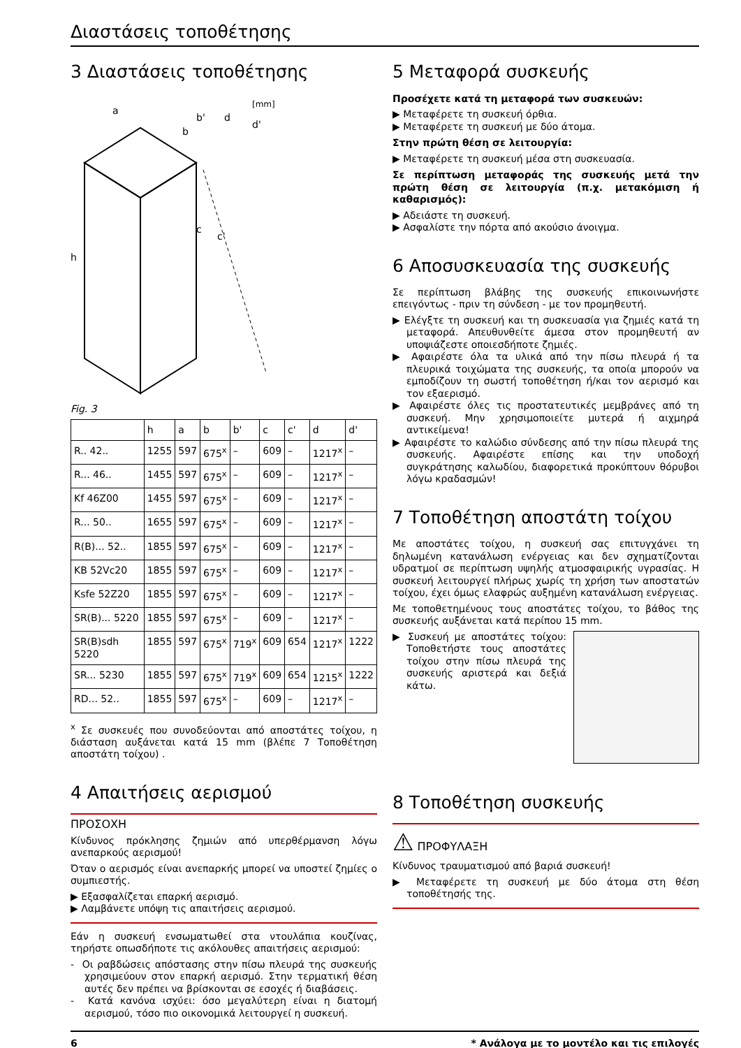Διαστάσεις τοποθέτησης
3 Διαστάσεις τοποθέτησης
[mm]
h
a
b
b'
d
d'
c
c'
Fig. 3
| | h | a | b | b' | c | c' | d | d' |
| --- | --- | --- | --- | --- | --- | --- | --- | --- |
| R.. 42.. | 1255 | 597 | 675<sup>x</sup> | – | 609 | – | 1217<sup>x</sup> | – |
| R... 46.. | 1455 | 597 | 675<sup>x</sup> | – | 609 | – | 1217<sup>x</sup> | – |
| Kf 46Z00 | 1455 | 597 | 675<sup>x</sup> | – | 609 | – | 1217<sup>x</sup> | – |
| R... 50.. | 1655 | 597 | 675<sup>x</sup> | – | 609 | – | 1217<sup>x</sup> | – |
| R(B)... 52.. | 1855 | 597 | 675<sup>x</sup> | – | 609 | – | 1217<sup>x</sup> | – |
| KB 52Vc20 | 1855 | 597 | 675<sup>x</sup> | – | 609 | – | 1217<sup>x</sup> | – |
| Ksfe 52Z20 | 1855 | 597 | 675<sup>x</sup> | – | 609 | – | 1217<sup>x</sup> | – |
| SR(B)... 5220 | 1855 | 597 | 675<sup>x</sup> | – | 609 | – | 1217<sup>x</sup> | – |
| SR(B)sdh 5220 | 1855 | 597 | 675<sup>x</sup> | 719<sup>x</sup> | 609 | 654 | 1217<sup>x</sup> | 1222 |
| SR... 5230 | 1855 | 597 | 675<sup>x</sup> | 719<sup>x</sup> | 609 | 654 | 1215<sup>x</sup> | 1222 |
| RD... 52.. | 1855 | 597 | 675<sup>x</sup> | – | 609 | – | 1217<sup>x</sup> | – |
<sup>x</sup> Σε συσκευές που συνοδεύονται από αποστάτες τοίχου, η διάσταση αυξάνεται κατά 15 mm (βλέπε 7 Τοποθέτηση αποστάτη τοίχου) .
4 Απαιτήσεις αερισμού
ΠΡΟΣΟΧΗ
Κίνδυνος πρόκλησης ζημιών από υπερθέρμανση λόγω ανεπαρκούς αερισμού!
Όταν ο αερισμός είναι ανεπαρκής μπορεί να υποστεί ζημίες ο συμπιεστής.
▶ Εξασφαλίζεται επαρκή αερισμό.
▶ Λαμβάνετε υπόψη τις απαιτήσεις αερισμού.
Εάν η συσκευή ενσωματωθεί στα ντουλάπια κουζίνας, τηρήστε οπωσδήποτε τις ακόλουθες απαιτήσεις αερισμού:
- Οι ραβδώσεις απόστασης στην πίσω πλευρά της συσκευής χρησιμεύουν στον επαρκή αερισμό. Στην τερματική θέση αυτές δεν πρέπει να βρίσκονται σε εσοχές ή διαβάσεις.
- Κατά κανόνα ισχύει: όσο μεγαλύτερη είναι η διατομή αερισμού, τόσο πιο οικονομικά λειτουργεί η συσκευή.
5 Μεταφορά συσκευής
Προσέχετε κατά τη μεταφορά των συσκευών:
▶ Μεταφέρετε τη συσκευή όρθια.
▶ Μεταφέρετε τη συσκευή με δύο άτομα.
Στην πρώτη θέση σε λειτουργία:
▶ Μεταφέρετε τη συσκευή μέσα στη συσκευασία.
Σε περίπτωση μεταφοράς της συσκευής μετά την πρώτη θέση σε λειτουργία (π.χ. μετακόμιση ή καθαρισμός):
▶ Αδειάστε τη συσκευή.
▶ Ασφαλίστε την πόρτα από ακούσιο άνοιγμα.
6 Αποσυσκευασία της συσκευής
Σε περίπτωση βλάβης της συσκευής επικοινωνήστε επειγόντως - πριν τη σύνδεση - με τον προμηθευτή.
▶ Ελέγξτε τη συσκευή και τη συσκευασία για ζημιές κατά τη μεταφορά. Απευθυνθείτε άμεσα στον προμηθευτή αν υποψιάζεστε οποιεσδήποτε ζημιές.
▶ Αφαιρέστε όλα τα υλικά από την πίσω πλευρά ή τα πλευρικά τοιχώματα της συσκευής, τα οποία μπορούν να εμποδίζουν τη σωστή τοποθέτηση ή/και τον αερισμό και τον εξαερισμό.
▶ Αφαιρέστε όλες τις προστατευτικές μεμβράνες από τη συσκευή. Μην χρησιμοποιείτε μυτερά ή αιχμηρά αντικείμενα!
▶ Αφαιρέστε το καλώδιο σύνδεσης από την πίσω πλευρά της συσκευής. Αφαιρέστε επίσης και την υποδοχή συγκράτησης καλωδίου, διαφορετικά προκύπτουν θόρυβοι λόγω κραδασμών!
7 Τοποθέτηση αποστάτη τοίχου
Με αποστάτες τοίχου, η συσκευή σας επιτυγχάνει τη δηλωμένη κατανάλωση ενέργειας και δεν σχηματίζονται υδρατμοί σε περίπτωση υψηλής ατμοσφαιρικής υγρασίας. Η συσκευή λειτουργεί πλήρως χωρίς τη χρήση των αποστατών τοίχου, έχει όμως ελαφρώς αυξημένη κατανάλωση ενέργειας.
Με τοποθετημένους τους αποστάτες τοίχου, το βάθος της συσκευής αυξάνεται κατά περίπου 15 mm.
▶ Συσκευή με αποστάτες τοίχου: Τοποθετήστε τους αποστάτες τοίχου στην πίσω πλευρά της συσκευής αριστερά και δεξιά κάτω.
8 Τοποθέτηση συσκευής
⚠ ΠΡΟΦΥΛΑΞΗ
Κίνδυνος τραυματισμού από βαριά συσκευή!
▶ Μεταφέρετε τη συσκευή με δύο άτομα στη θέση τοποθέτησής της.
6 * Ανάλογα με το μοντέλο και τις επιλογές